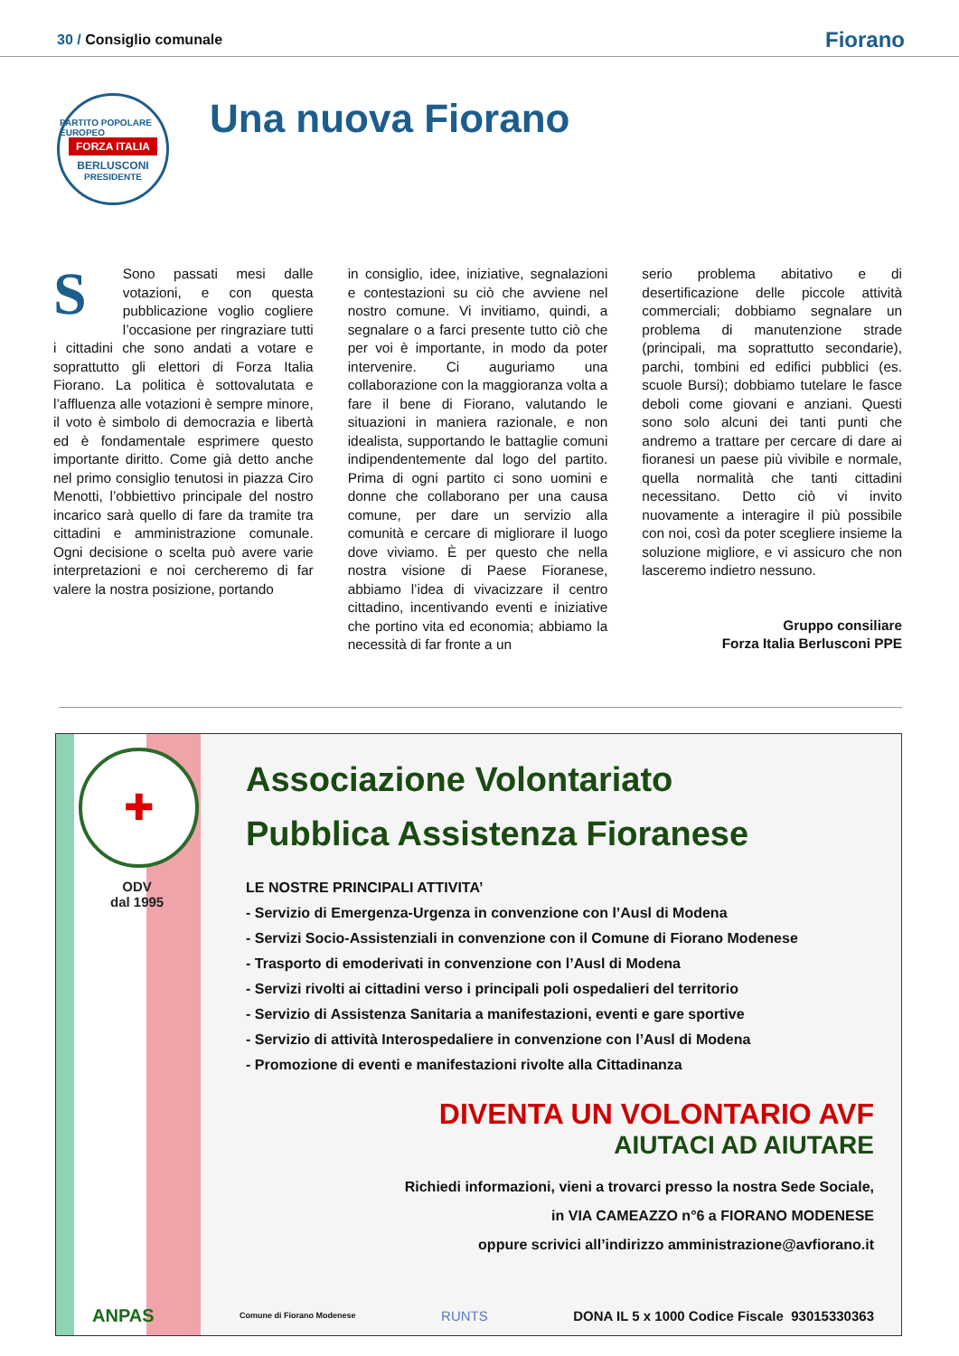30 / Consiglio comunale
Fiorano
PARTITO POPOLARE EUROPEO
FORZA ITALIA
BERLUSCONI
PRESIDENTE
Una nuova Fiorano
SSono passati mesi dalle votazioni, e con questa pubblicazione voglio cogliere l’occasione per ringraziare tutti i cittadini che sono andati a votare e soprattutto gli elettori di Forza Italia Fiorano. La politica è sottovalutata e l’affluenza alle votazioni è sempre minore, il voto è simbolo di democrazia e libertà ed è fondamentale esprimere questo importante diritto. Come già detto anche nel primo consiglio tenutosi in piazza Ciro Menotti, l’obbiettivo principale del nostro incarico sarà quello di fare da tramite tra cittadini e amministrazione comunale. Ogni decisione o scelta può avere varie interpretazioni e noi cercheremo di far valere la nostra posizione, portando
in consiglio, idee, iniziative, segnalazioni e contestazioni su ciò che avviene nel nostro comune. Vi invitiamo, quindi, a segnalare o a farci presente tutto ciò che per voi è importante, in modo da poter intervenire. Ci auguriamo una collaborazione con la maggioranza volta a fare il bene di Fiorano, valutando le situazioni in maniera razionale, e non idealista, supportando le battaglie comuni indipendentemente dal logo del partito. Prima di ogni partito ci sono uomini e donne che collaborano per una causa comune, per dare un servizio alla comunità e cercare di migliorare il luogo dove viviamo. È per questo che nella nostra visione di Paese Fioranese, abbiamo l’idea di vivacizzare il centro cittadino, incentivando eventi e iniziative che portino vita ed economia; abbiamo la necessità di far fronte a un
serio problema abitativo e di desertificazione delle piccole attività commerciali; dobbiamo segnalare un problema di manutenzione strade (principali, ma soprattutto secondarie), parchi, tombini ed edifici pubblici (es. scuole Bursi); dobbiamo tutelare le fasce deboli come giovani e anziani. Questi sono solo alcuni dei tanti punti che andremo a trattare per cercare di dare ai fioranesi un paese più vivibile e normale, quella normalità che tanti cittadini necessitano. Detto ciò vi invito nuovamente a interagire il più possibile con noi, così da poter scegliere insieme la soluzione migliore, e vi assicuro che non lasceremo indietro nessuno.
Gruppo consiliare
Forza Italia Berlusconi PPE
✚
ODV
dal 1995
Associazione Volontariato
Pubblica Assistenza Fioranese
LE NOSTRE PRINCIPALI ATTIVITA’
- Servizio di Emergenza-Urgenza in convenzione con l’Ausl di Modena
- Servizi Socio-Assistenziali in convenzione con il Comune di Fiorano Modenese
- Trasporto di emoderivati in convenzione con l’Ausl di Modena
- Servizi rivolti ai cittadini verso i principali poli ospedalieri del territorio
- Servizio di Assistenza Sanitaria a manifestazioni, eventi e gare sportive
- Servizio di attività Interospedaliere in convenzione con l’Ausl di Modena
- Promozione di eventi e manifestazioni rivolte alla Cittadinanza
DIVENTA UN VOLONTARIO AVF
AIUTACI AD AIUTARE
Richiedi informazioni, vieni a trovarci presso la nostra Sede Sociale,
in VIA CAMEAZZO n°6 a FIORANO MODENESE
oppure scrivici all’indirizzo amministrazione@avfiorano.it
ANPAS Comune di Fiorano Modenese RUNTS DONA IL 5 x 1000 Codice Fiscale 93015330363